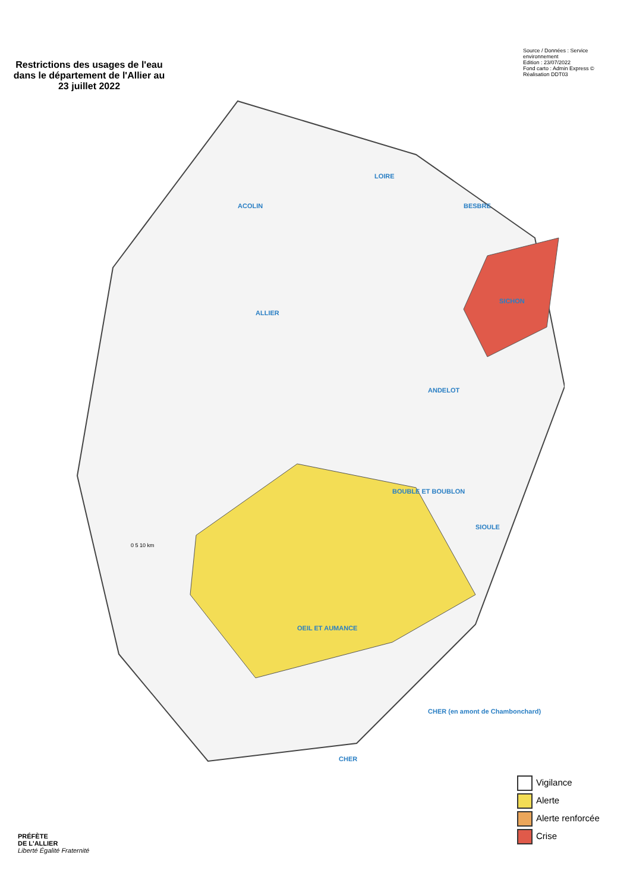Restrictions des usages de l'eau dans le département de l'Allier au 23 juillet 2022
Source / Données : Service environnement
Edition : 23/07/2022
Fond carto : Admin Express ©
Réalisation DDT03
ALLIER
ACOLIN
LOIRE
BESBRE
SICHON
ANDELOT
BOUBLE ET BOUBLON
SIOULE
OEIL ET AUMANCE
CHER
CHER (en amont de Chambonchard)
0 5 10 km
Vigilance
Alerte
Alerte renforcée
Crise
PRÉFÈTE
DE L'ALLIER
Liberté Égalité Fraternité